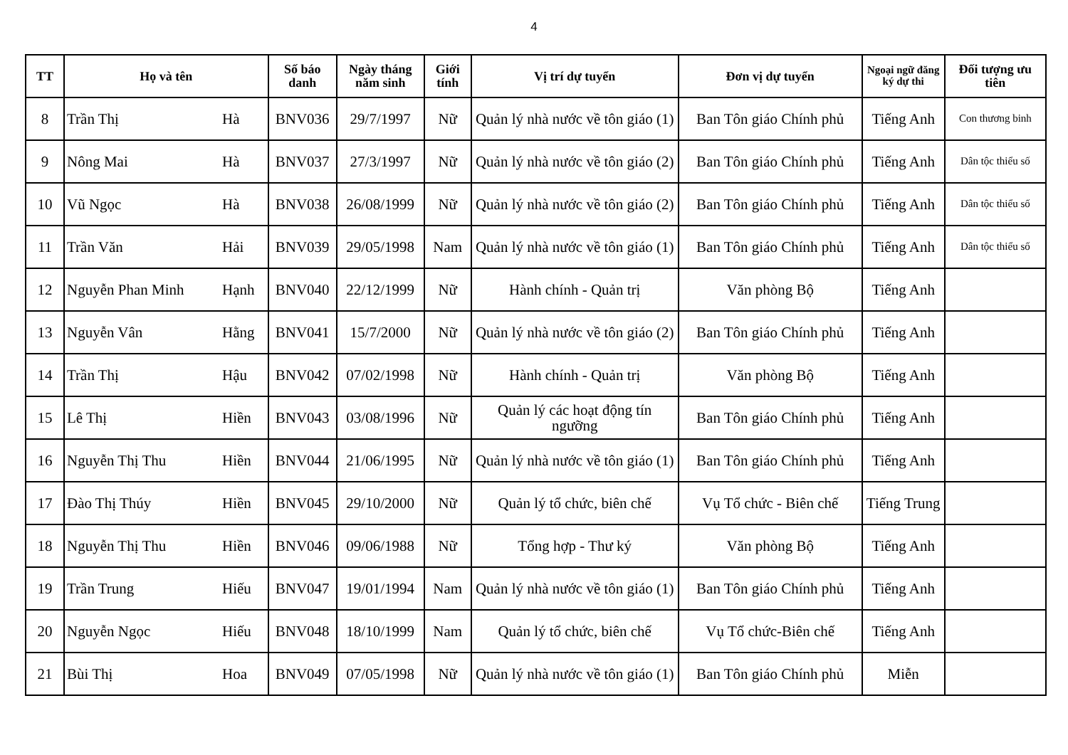4
| TT | Họ và tên | | Số báo danh | Ngày tháng năm sinh | Giới tính | Vị trí dự tuyển | Đơn vị dự tuyển | Ngoại ngữ đăng ký dự thi | Đối tượng ưu tiên |
| --- | --- | --- | --- | --- | --- | --- | --- | --- | --- |
| 8 | Trần Thị | Hà | BNV036 | 29/7/1997 | Nữ | Quản lý nhà nước về tôn giáo (1) | Ban Tôn giáo Chính phủ | Tiếng Anh | Con thương binh |
| 9 | Nông Mai | Hà | BNV037 | 27/3/1997 | Nữ | Quản lý nhà nước về tôn giáo (2) | Ban Tôn giáo Chính phủ | Tiếng Anh | Dân tộc thiểu số |
| 10 | Vũ Ngọc | Hà | BNV038 | 26/08/1999 | Nữ | Quản lý nhà nước về tôn giáo (2) | Ban Tôn giáo Chính phủ | Tiếng Anh | Dân tộc thiểu số |
| 11 | Trần Văn | Hải | BNV039 | 29/05/1998 | Nam | Quản lý nhà nước về tôn giáo (1) | Ban Tôn giáo Chính phủ | Tiếng Anh | Dân tộc thiểu số |
| 12 | Nguyễn Phan Minh | Hạnh | BNV040 | 22/12/1999 | Nữ | Hành chính - Quản trị | Văn phòng Bộ | Tiếng Anh | |
| 13 | Nguyễn Vân | Hằng | BNV041 | 15/7/2000 | Nữ | Quản lý nhà nước về tôn giáo (2) | Ban Tôn giáo Chính phủ | Tiếng Anh | |
| 14 | Trần Thị | Hậu | BNV042 | 07/02/1998 | Nữ | Hành chính - Quản trị | Văn phòng Bộ | Tiếng Anh | |
| 15 | Lê Thị | Hiền | BNV043 | 03/08/1996 | Nữ | Quản lý các hoạt động tín ngưỡng | Ban Tôn giáo Chính phủ | Tiếng Anh | |
| 16 | Nguyễn Thị Thu | Hiền | BNV044 | 21/06/1995 | Nữ | Quản lý nhà nước về tôn giáo (1) | Ban Tôn giáo Chính phủ | Tiếng Anh | |
| 17 | Đào Thị Thúy | Hiền | BNV045 | 29/10/2000 | Nữ | Quản lý tổ chức, biên chế | Vụ Tổ chức - Biên chế | Tiếng Trung | |
| 18 | Nguyễn Thị Thu | Hiền | BNV046 | 09/06/1988 | Nữ | Tổng hợp - Thư ký | Văn phòng Bộ | Tiếng Anh | |
| 19 | Trần Trung | Hiếu | BNV047 | 19/01/1994 | Nam | Quản lý nhà nước về tôn giáo (1) | Ban Tôn giáo Chính phủ | Tiếng Anh | |
| 20 | Nguyễn Ngọc | Hiếu | BNV048 | 18/10/1999 | Nam | Quản lý tổ chức, biên chế | Vụ Tổ chức-Biên chế | Tiếng Anh | |
| 21 | Bùi Thị | Hoa | BNV049 | 07/05/1998 | Nữ | Quản lý nhà nước về tôn giáo (1) | Ban Tôn giáo Chính phủ | Miễn | |